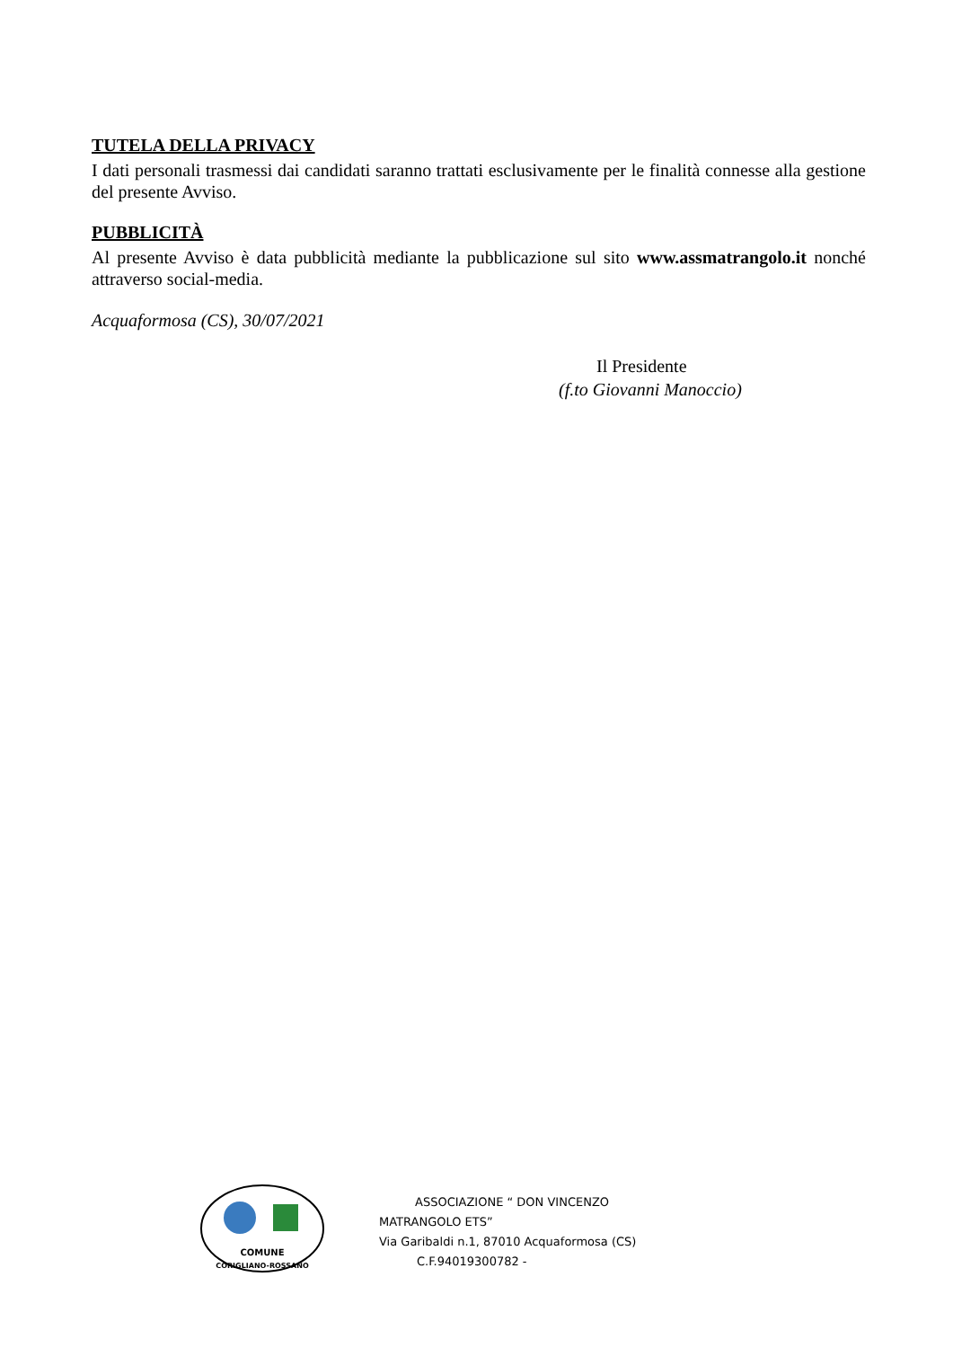TUTELA DELLA PRIVACY
I dati personali trasmessi dai candidati saranno trattati esclusivamente per le finalità connesse alla gestione del presente Avviso.
PUBBLICITÀ
Al presente Avviso è data pubblicità mediante la pubblicazione sul sito www.assmatrangolo.it nonché attraverso social-media.
Acquaformosa (CS), 30/07/2021
Il Presidente
(f.to Giovanni Manoccio)
COMUNE
CORIGLIANO-ROSSANO
ASSOCIAZIONE “ DON VINCENZO MATRANGOLO ETS”
Via Garibaldi n.1, 87010 Acquaformosa (CS)
C.F.94019300782 -